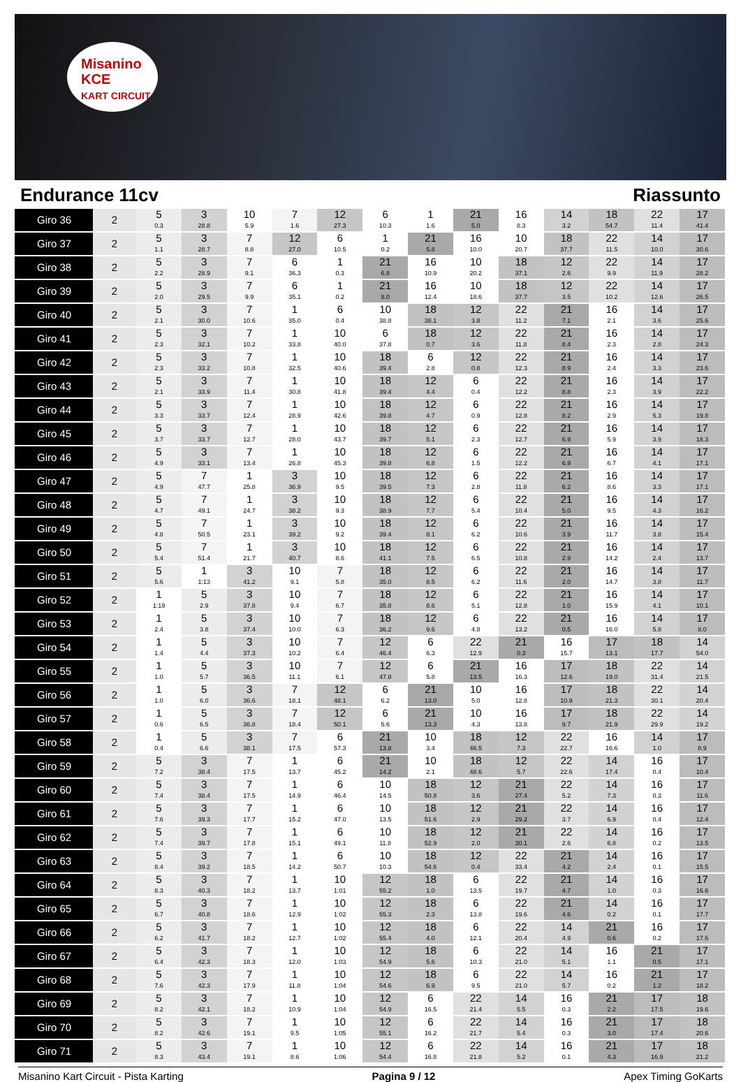Misanino
KCE
KART CIRCUIT
Endurance 11cv Riassunto
| Giro 36 | 2 | 5 0.3 | 3 28.8 | 10 5.9 | 7 1.6 | 12 27.3 | 6 10.3 | 1 1.6 | 21 5.0 | 16 8.3 | 14 3.2 | 18 54.7 | 22 11.4 | 17 41.4 |
| Giro 37 | 2 | 5 1.1 | 3 28.7 | 7 8.8 | 12 27.0 | 6 10.5 | 1 0.2 | 21 5.8 | 16 10.0 | 10 20.7 | 18 37.7 | 22 11.5 | 14 10.0 | 17 30.6 |
| Giro 38 | 2 | 5 2.2 | 3 28.9 | 7 9.1 | 6 36.3 | 1 0.3 | 21 6.8 | 16 10.9 | 10 20.2 | 18 37.1 | 12 2.6 | 22 9.9 | 14 11.9 | 17 28.2 |
| Giro 39 | 2 | 5 2.0 | 3 29.5 | 7 9.9 | 6 35.1 | 1 0.2 | 21 8.0 | 16 12.4 | 10 18.6 | 18 37.7 | 12 3.5 | 22 10.2 | 14 12.6 | 17 26.5 |
| Giro 40 | 2 | 5 2.1 | 3 30.0 | 7 10.6 | 1 35.0 | 6 0.4 | 10 38.8 | 18 38.1 | 12 3.8 | 22 11.2 | 21 7.1 | 16 2.1 | 14 3.6 | 17 25.6 |
| Giro 41 | 2 | 5 2.3 | 3 32.1 | 7 10.2 | 1 33.8 | 10 40.0 | 6 37.8 | 18 0.7 | 12 3.6 | 22 11.8 | 21 8.4 | 16 2.3 | 14 2.8 | 17 24.3 |
| Giro 42 | 2 | 5 2.3 | 3 33.2 | 7 10.8 | 1 32.5 | 10 40.6 | 18 39.4 | 6 2.8 | 12 0.8 | 22 12.3 | 21 8.9 | 16 2.4 | 14 3.3 | 17 23.6 |
| Giro 43 | 2 | 5 2.1 | 3 33.9 | 7 11.4 | 1 30.8 | 10 41.8 | 18 39.4 | 12 4.4 | 6 0.4 | 22 12.2 | 21 8.8 | 16 2.3 | 14 3.9 | 17 22.2 |
| Giro 44 | 2 | 5 3.3 | 3 33.7 | 7 12.4 | 1 28.9 | 10 42.6 | 18 39.8 | 12 4.7 | 6 0.9 | 22 12.8 | 21 8.2 | 16 2.9 | 14 5.3 | 17 19.8 |
| Giro 45 | 2 | 5 3.7 | 3 33.7 | 7 12.7 | 1 28.0 | 10 43.7 | 18 39.7 | 12 5.1 | 6 2.3 | 22 12.7 | 21 6.9 | 16 5.9 | 14 3.9 | 17 18.3 |
| Giro 46 | 2 | 5 4.9 | 3 33.1 | 7 13.4 | 1 26.8 | 10 45.3 | 18 39.8 | 12 6.8 | 6 1.5 | 22 12.2 | 21 6.9 | 16 6.7 | 14 4.1 | 17 17.1 |
| Giro 47 | 2 | 5 4.9 | 7 47.7 | 1 25.8 | 3 36.9 | 10 9.5 | 18 39.5 | 12 7.3 | 6 2.8 | 22 11.8 | 21 6.2 | 16 8.6 | 14 3.3 | 17 17.1 |
| Giro 48 | 2 | 5 4.7 | 7 49.1 | 1 24.7 | 3 38.2 | 10 9.3 | 18 38.9 | 12 7.7 | 6 5.4 | 22 10.4 | 21 5.0 | 16 9.5 | 14 4.3 | 17 16.2 |
| Giro 49 | 2 | 5 4.8 | 7 50.5 | 1 23.1 | 3 39.2 | 10 9.2 | 18 39.4 | 12 8.1 | 6 6.2 | 22 10.6 | 21 3.9 | 16 11.7 | 14 3.8 | 17 15.4 |
| Giro 50 | 2 | 5 5.4 | 7 51.4 | 1 21.7 | 3 40.7 | 10 8.6 | 18 41.1 | 12 7.5 | 6 6.5 | 22 10.8 | 21 2.9 | 16 14.2 | 14 2.4 | 17 13.7 |
| Giro 51 | 2 | 5 5.6 | 1 1:13 | 3 41.2 | 10 9.1 | 7 5.8 | 18 35.0 | 12 8.5 | 6 6.2 | 22 11.6 | 21 2.0 | 16 14.7 | 14 3.8 | 17 11.7 |
| Giro 52 | 2 | 1 1:19 | 5 2.9 | 3 37.8 | 10 9.4 | 7 6.7 | 18 35.8 | 12 8.6 | 6 5.1 | 22 12.8 | 21 1.0 | 16 15.9 | 14 4.1 | 17 10.1 |
| Giro 53 | 2 | 1 2.4 | 5 3.8 | 3 37.4 | 10 10.0 | 7 6.3 | 18 36.2 | 12 9.6 | 6 4.8 | 22 13.2 | 21 0.5 | 16 16.0 | 14 5.8 | 17 8.0 |
| Giro 54 | 2 | 1 1.4 | 5 4.4 | 3 37.3 | 10 10.2 | 7 6.4 | 12 46.4 | 6 6.3 | 22 12.9 | 21 0.3 | 16 15.7 | 17 13.1 | 18 17.7 | 14 54.0 |
| Giro 55 | 2 | 1 1.0 | 5 5.7 | 3 36.5 | 10 11.1 | 7 6.1 | 12 47.8 | 6 5.8 | 21 13.5 | 16 16.3 | 17 12.6 | 18 19.0 | 22 31.4 | 14 21.5 |
| Giro 56 | 2 | 1 1.0 | 5 6.0 | 3 36.6 | 7 18.1 | 12 48.1 | 6 6.2 | 21 13.0 | 10 5.0 | 16 12.8 | 17 10.9 | 18 21.3 | 22 30.1 | 14 20.4 |
| Giro 57 | 2 | 1 0.6 | 5 6.5 | 3 36.8 | 7 18.4 | 12 50.1 | 6 5.6 | 21 13.3 | 10 4.3 | 16 13.8 | 17 9.7 | 18 21.9 | 22 29.9 | 14 19.2 |
| Giro 58 | 2 | 1 0.4 | 5 6.6 | 3 38.1 | 7 17.5 | 6 57.3 | 21 13.8 | 10 3.4 | 18 46.5 | 12 7.3 | 22 22.7 | 16 16.6 | 14 1.0 | 17 8.9 |
| Giro 59 | 2 | 5 7.2 | 3 38.4 | 7 17.5 | 1 13.7 | 6 45.2 | 21 14.2 | 10 2.1 | 18 48.6 | 12 5.7 | 22 22.6 | 14 17.4 | 16 0.4 | 17 10.4 |
| Giro 60 | 2 | 5 7.4 | 3 38.4 | 7 17.5 | 1 14.9 | 6 46.4 | 10 14.5 | 18 50.8 | 12 3.6 | 21 27.4 | 22 5.2 | 14 7.3 | 16 0.3 | 17 11.6 |
| Giro 61 | 2 | 5 7.6 | 3 39.3 | 7 17.7 | 1 15.2 | 6 47.0 | 10 13.5 | 18 51.6 | 12 2.9 | 21 29.2 | 22 3.7 | 14 6.9 | 16 0.4 | 17 12.4 |
| Giro 62 | 2 | 5 7.4 | 3 39.7 | 7 17.8 | 1 15.1 | 6 49.1 | 10 11.8 | 18 52.9 | 12 2.0 | 21 30.1 | 22 2.6 | 14 6.8 | 16 0.2 | 17 13.5 |
| Giro 63 | 2 | 5 8.4 | 3 39.2 | 7 18.5 | 1 14.2 | 6 50.7 | 10 10.3 | 18 54.6 | 12 0.4 | 22 33.4 | 21 4.2 | 14 2.4 | 16 0.1 | 17 15.5 |
| Giro 64 | 2 | 5 8.3 | 3 40.3 | 7 18.2 | 1 13.7 | 10 1:01 | 12 55.2 | 18 1.0 | 6 13.5 | 22 19.7 | 21 4.7 | 14 1.0 | 16 0.3 | 17 16.6 |
| Giro 65 | 2 | 5 6.7 | 3 40.8 | 7 18.6 | 1 12.9 | 10 1:02 | 12 55.3 | 18 2.3 | 6 13.8 | 22 19.6 | 21 4.6 | 14 0.2 | 16 0.1 | 17 17.7 |
| Giro 66 | 2 | 5 6.2 | 3 41.7 | 7 18.2 | 1 12.7 | 10 1:02 | 12 55.4 | 18 4.0 | 6 12.1 | 22 20.4 | 14 4.9 | 21 0.6 | 16 0.2 | 17 17.6 |
| Giro 67 | 2 | 5 6.4 | 3 42.3 | 7 18.3 | 1 12.0 | 10 1:03 | 12 54.9 | 18 5.6 | 6 10.3 | 22 21.0 | 14 5.1 | 16 1.1 | 21 0.5 | 17 17.1 |
| Giro 68 | 2 | 5 7.6 | 3 42.3 | 7 17.9 | 1 11.8 | 10 1:04 | 12 54.6 | 18 6.9 | 6 9.5 | 22 21.0 | 14 5.7 | 16 0.2 | 21 1.2 | 17 18.2 |
| Giro 69 | 2 | 5 8.2 | 3 42.1 | 7 18.2 | 1 10.9 | 10 1:04 | 12 54.9 | 6 16.5 | 22 21.4 | 14 5.5 | 16 0.3 | 21 2.2 | 17 17.5 | 18 19.6 |
| Giro 70 | 2 | 5 8.2 | 3 42.6 | 7 19.1 | 1 9.5 | 10 1:05 | 12 55.1 | 6 16.2 | 22 21.7 | 14 5.4 | 16 0.3 | 21 3.0 | 17 17.4 | 18 20.6 |
| Giro 71 | 2 | 5 8.3 | 3 43.4 | 7 19.1 | 1 8.6 | 10 1:06 | 12 54.4 | 6 16.8 | 22 21.8 | 14 5.2 | 16 0.1 | 21 4.3 | 17 16.9 | 18 21.2 |
Misanino Kart Circuit - Pista Karting Pagina 9 / 12 Apex Timing GoKarts